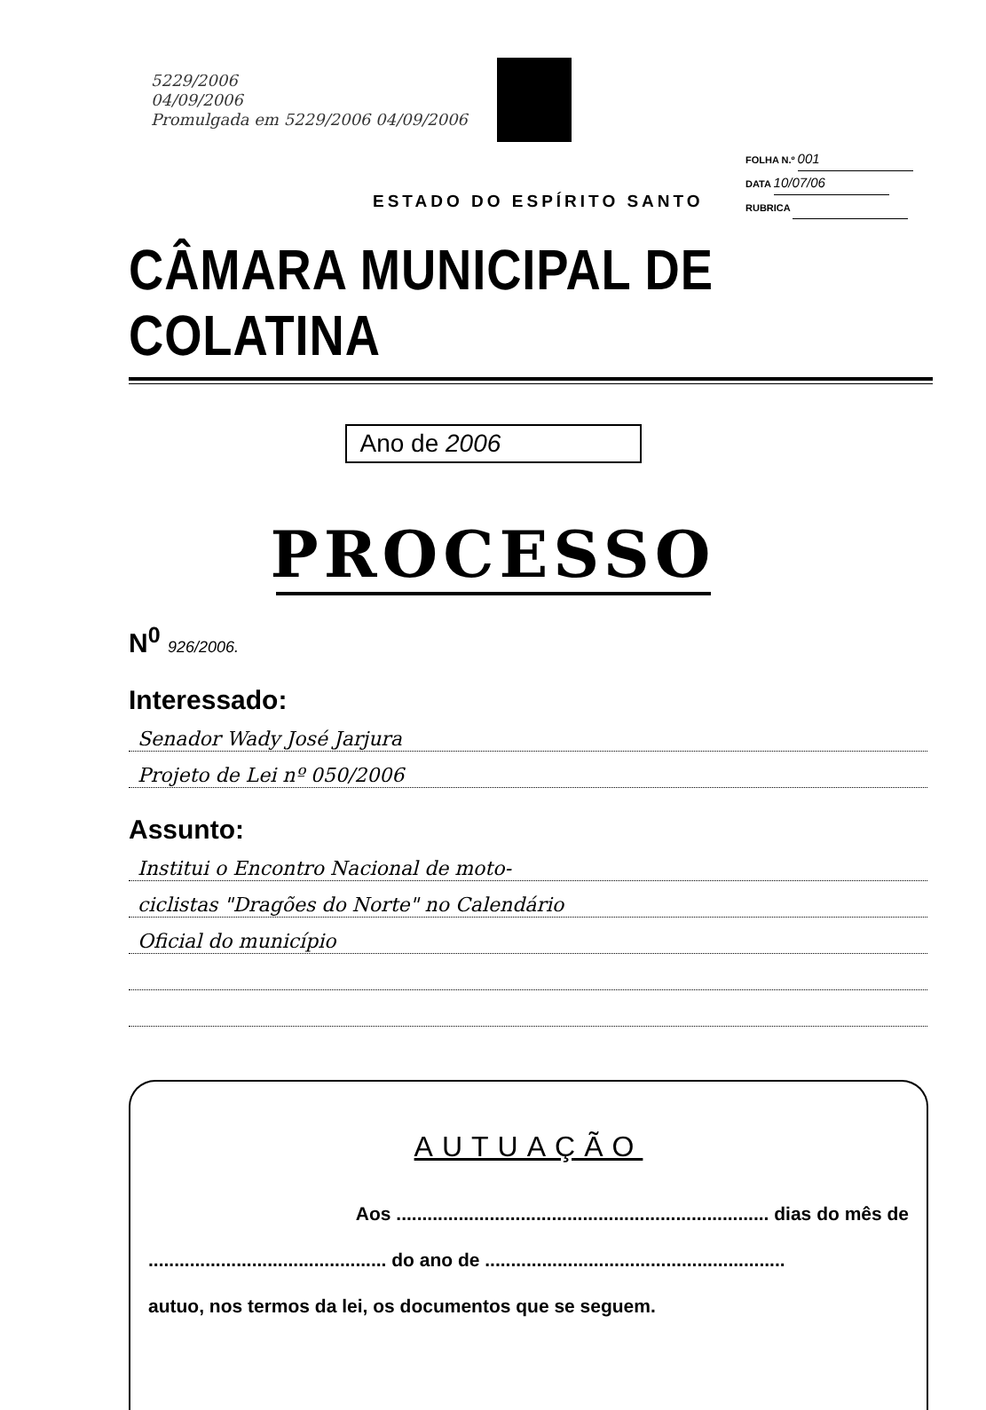5229/2006
04/09/2006
Promulgada em 5229/2006 04/09/2006
ESTADO DO ESPÍRITO SANTO
FOLHA N.º 001
DATA 10/07/06
RUBRICA
CÂMARA MUNICIPAL DE COLATINA
Ano de 2006
PROCESSO
N<sup>0</sup> 926/2006.
Interessado:
Senador Wady José Jarjura
Projeto de Lei nº 050/2006
Assunto:
Institui o Encontro Nacional de moto-
ciclistas "Dragões do Norte" no Calendário
Oficial do município
AUTUAÇÃO
Aos ........................................................................ dias do mês de
.............................................. do ano de ..........................................................
autuo, nos termos da lei, os documentos que se seguem.